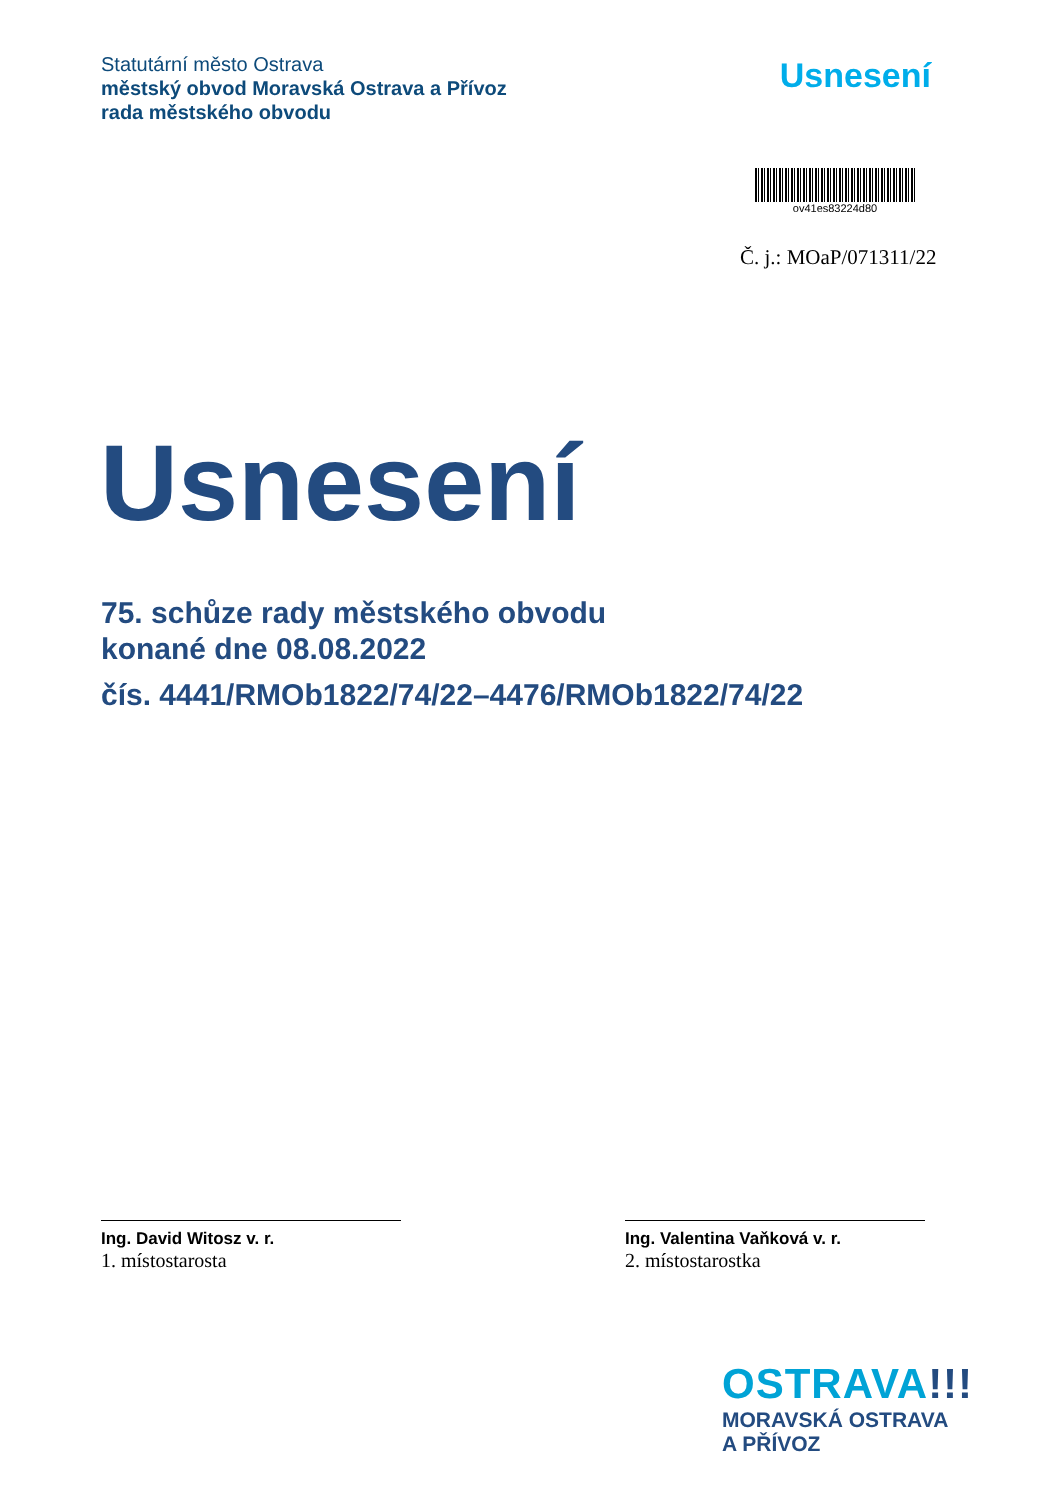Statutární město Ostrava
městský obvod Moravská Ostrava a Přívoz
rada městského obvodu
Usnesení
ov41es83224d80
Č. j.: MOaP/071311/22
Usnesení
75. schůze rady městského obvodu
konané dne 08.08.2022
čís. 4441/RMOb1822/74/22–4476/RMOb1822/74/22
Ing. David Witosz v. r.
1. místostarosta
Ing. Valentina Vaňková v. r.
2. místostarostka
OSTRAVA!!!
MORAVSKÁ OSTRAVA
A PŘÍVOZ